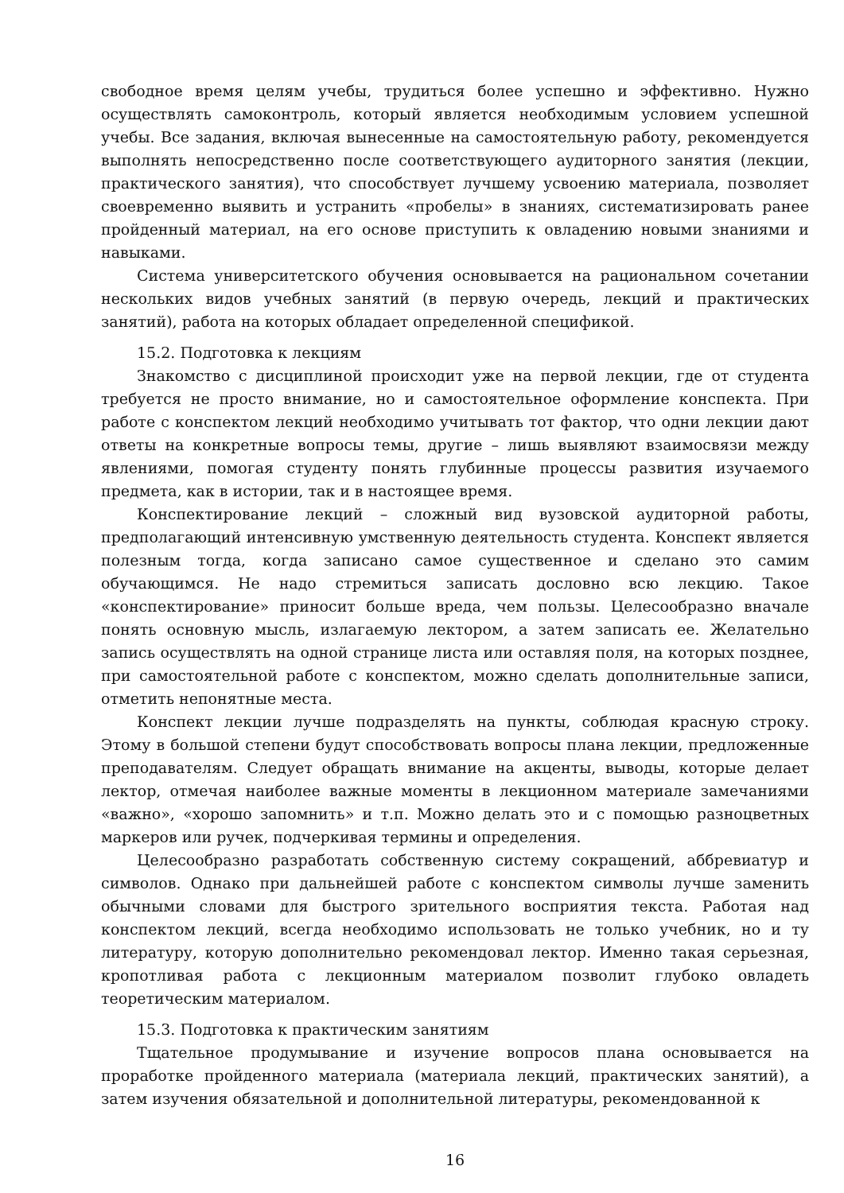свободное время целям учебы, трудиться более успешно и эффективно. Нужно осуществлять самоконтроль, который является необходимым условием успешной учебы. Все задания, включая вынесенные на самостоятельную работу, рекомендуется выполнять непосредственно после соответствующего аудиторного занятия (лекции, практического занятия), что способствует лучшему усвоению материала, позволяет своевременно выявить и устранить «пробелы» в знаниях, систематизировать ранее пройденный материал, на его основе приступить к овладению новыми знаниями и навыками.
Система университетского обучения основывается на рациональном сочетании нескольких видов учебных занятий (в первую очередь, лекций и практических занятий), работа на которых обладает определенной спецификой.
15.2. Подготовка к лекциям
Знакомство с дисциплиной происходит уже на первой лекции, где от студента требуется не просто внимание, но и самостоятельное оформление конспекта. При работе с конспектом лекций необходимо учитывать тот фактор, что одни лекции дают ответы на конкретные вопросы темы, другие – лишь выявляют взаимосвязи между явлениями, помогая студенту понять глубинные процессы развития изучаемого предмета, как в истории, так и в настоящее время.
Конспектирование лекций – сложный вид вузовской аудиторной работы, предполагающий интенсивную умственную деятельность студента. Конспект является полезным тогда, когда записано самое существенное и сделано это самим обучающимся. Не надо стремиться записать дословно всю лекцию. Такое «конспектирование» приносит больше вреда, чем пользы. Целесообразно вначале понять основную мысль, излагаемую лектором, а затем записать ее. Желательно запись осуществлять на одной странице листа или оставляя поля, на которых позднее, при самостоятельной работе с конспектом, можно сделать дополнительные записи, отметить непонятные места.
Конспект лекции лучше подразделять на пункты, соблюдая красную строку. Этому в большой степени будут способствовать вопросы плана лекции, предложенные преподавателям. Следует обращать внимание на акценты, выводы, которые делает лектор, отмечая наиболее важные моменты в лекционном материале замечаниями «важно», «хорошо запомнить» и т.п. Можно делать это и с помощью разноцветных маркеров или ручек, подчеркивая термины и определения.
Целесообразно разработать собственную систему сокращений, аббревиатур и символов. Однако при дальнейшей работе с конспектом символы лучше заменить обычными словами для быстрого зрительного восприятия текста. Работая над конспектом лекций, всегда необходимо использовать не только учебник, но и ту литературу, которую дополнительно рекомендовал лектор. Именно такая серьезная, кропотливая работа с лекционным материалом позволит глубоко овладеть теоретическим материалом.
15.3. Подготовка к практическим занятиям
Тщательное продумывание и изучение вопросов плана основывается на проработке пройденного материала (материала лекций, практических занятий), а затем изучения обязательной и дополнительной литературы, рекомендованной к
16